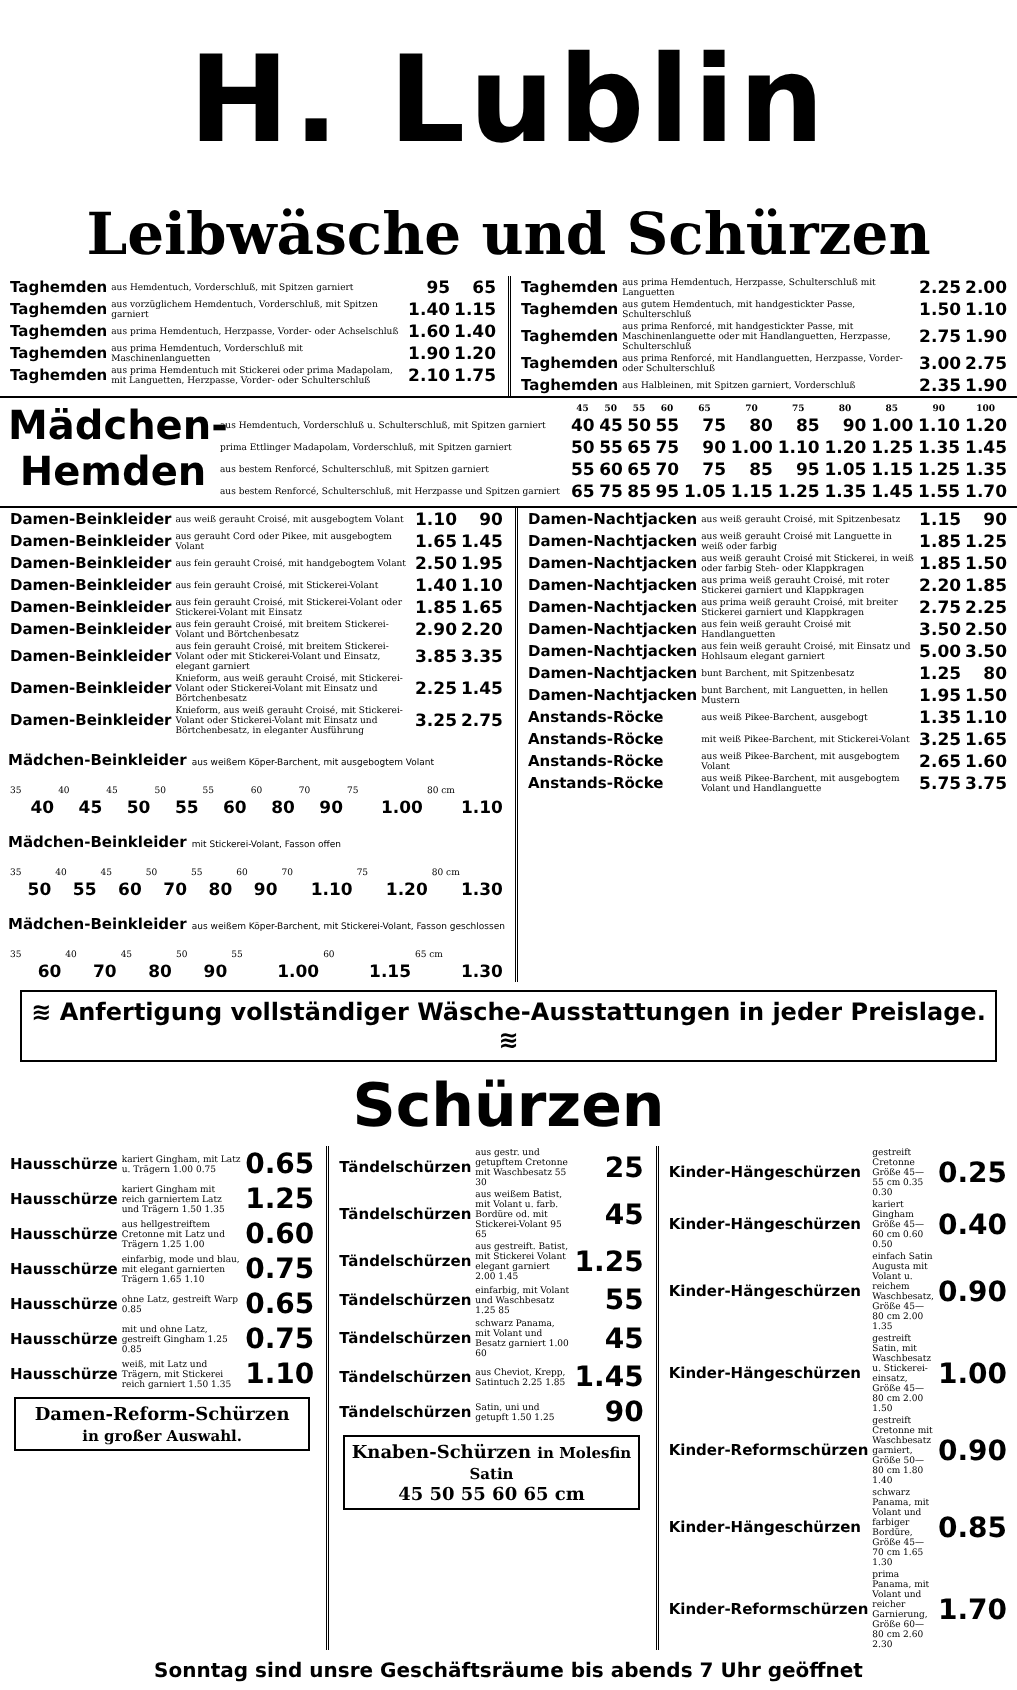H. Lublin
Leibwäsche und Schürzen
| Taghemden | aus Hemdentuch, Vorderschluß, mit Spitzen garniert | 95 | 65 |
| Taghemden | aus vorzüglichem Hemdentuch, Vorderschluß, mit Spitzen garniert | 1.40 | 1.15 |
| Taghemden | aus prima Hemdentuch, Herzpasse, Vorder- oder Achselschluß | 1.60 | 1.40 |
| Taghemden | aus prima Hemdentuch, Vorderschluß mit Maschinenlanguetten | 1.90 | 1.20 |
| Taghemden | aus prima Hemdentuch mit Stickerei oder prima Madapolam, mit Languetten, Herzpasse, Vorder- oder Schulterschluß | 2.10 | 1.75 |
| Taghemden | aus prima Hemdentuch, Herzpasse, Schulterschluß mit Languetten | 2.25 | 2.00 |
| Taghemden | aus gutem Hemdentuch, mit handgestickter Passe, Schulterschluß | 1.50 | 1.10 |
| Taghemden | aus prima Renforcé, mit handgestickter Passe, mit Maschinenlanguette oder mit Handlanguetten, Herzpasse, Schulterschluß | 2.75 | 1.90 |
| Taghemden | aus prima Renforcé, mit Handlanguetten, Herzpasse, Vorder- oder Schulterschluß | 3.00 | 2.75 |
| Taghemden | aus Halbleinen, mit Spitzen garniert, Vorderschluß | 2.35 | 1.90 |
Mädchen-
Hemden
| | 45 | 50 | 55 | 60 | 65 | 70 | 75 | 80 | 85 | 90 | 100 |
| --- | --- | --- | --- | --- | --- | --- | --- | --- | --- | --- | --- |
| aus Hemdentuch, Vorderschluß u. Schulterschluß, mit Spitzen garniert | 40 | 45 | 50 | 55 | 75 | 80 | 85 | 90 | 1.00 | 1.10 | 1.20 |
| prima Ettlinger Madapolam, Vorderschluß, mit Spitzen garniert | 50 | 55 | 65 | 75 | 90 | 1.00 | 1.10 | 1.20 | 1.25 | 1.35 | 1.45 |
| aus bestem Renforcé, Schulterschluß, mit Spitzen garniert | 55 | 60 | 65 | 70 | 75 | 85 | 95 | 1.05 | 1.15 | 1.25 | 1.35 |
| aus bestem Renforcé, Schulterschluß, mit Herzpasse und Spitzen garniert | 65 | 75 | 85 | 95 | 1.05 | 1.15 | 1.25 | 1.35 | 1.45 | 1.55 | 1.70 |
| Damen-Beinkleider | aus weiß gerauht Croisé, mit ausgebogtem Volant | 1.10 | 90 |
| Damen-Beinkleider | aus gerauht Cord oder Pikee, mit ausgebogtem Volant | 1.65 | 1.45 |
| Damen-Beinkleider | aus fein gerauht Croisé, mit handgebogtem Volant | 2.50 | 1.95 |
| Damen-Beinkleider | aus fein gerauht Croisé, mit Stickerei-Volant | 1.40 | 1.10 |
| Damen-Beinkleider | aus fein gerauht Croisé, mit Stickerei-Volant oder Stickerei-Volant mit Einsatz | 1.85 | 1.65 |
| Damen-Beinkleider | aus fein gerauht Croisé, mit breitem Stickerei-Volant und Börtchenbesatz | 2.90 | 2.20 |
| Damen-Beinkleider | aus fein gerauht Croisé, mit breitem Stickerei-Volant oder mit Stickerei-Volant und Einsatz, elegant garniert | 3.85 | 3.35 |
| Damen-Beinkleider | Knieform, aus weiß gerauht Croisé, mit Stickerei-Volant oder Stickerei-Volant mit Einsatz und Börtchenbesatz | 2.25 | 1.45 |
| Damen-Beinkleider | Knieform, aus weiß gerauht Croisé, mit Stickerei-Volant oder Stickerei-Volant mit Einsatz und Börtchenbesatz, in eleganter Ausführung | 3.25 | 2.75 |
Mädchen-Beinkleider aus weißem Köper-Barchent, mit ausgebogtem Volant
| 35 | 40 | 45 | 50 | 55 | 60 | 70 | 75 | 80 cm |
| 40 | 45 | 50 | 55 | 60 | 80 | 90 | 1.00 | 1.10 |
Mädchen-Beinkleider mit Stickerei-Volant, Fasson offen
| 35 | 40 | 45 | 50 | 55 | 60 | 70 | 75 | 80 cm |
| 50 | 55 | 60 | 70 | 80 | 90 | 1.10 | 1.20 | 1.30 |
Mädchen-Beinkleider aus weißem Köper-Barchent, mit Stickerei-Volant, Fasson geschlossen
| 35 | 40 | 45 | 50 | 55 | 60 | 65 cm |
| 60 | 70 | 80 | 90 | 1.00 | 1.15 | 1.30 |
| Damen-Nachtjacken | aus weiß gerauht Croisé, mit Spitzenbesatz | 1.15 | 90 |
| Damen-Nachtjacken | aus weiß gerauht Croisé mit Languette in weiß oder farbig | 1.85 | 1.25 |
| Damen-Nachtjacken | aus weiß gerauht Croisé mit Stickerei, in weiß oder farbig Steh- oder Klappkragen | 1.85 | 1.50 |
| Damen-Nachtjacken | aus prima weiß gerauht Croisé, mit roter Stickerei garniert und Klappkragen | 2.20 | 1.85 |
| Damen-Nachtjacken | aus prima weiß gerauht Croisé, mit breiter Stickerei garniert und Klappkragen | 2.75 | 2.25 |
| Damen-Nachtjacken | aus fein weiß gerauht Croisé mit Handlanguetten | 3.50 | 2.50 |
| Damen-Nachtjacken | aus fein weiß gerauht Croisé, mit Einsatz und Hohlsaum elegant garniert | 5.00 | 3.50 |
| Damen-Nachtjacken | bunt Barchent, mit Spitzenbesatz | 1.25 | 80 |
| Damen-Nachtjacken | bunt Barchent, mit Languetten, in hellen Mustern | 1.95 | 1.50 |
| Anstands-Röcke | aus weiß Pikee-Barchent, ausgebogt | 1.35 | 1.10 |
| Anstands-Röcke | mit weiß Pikee-Barchent, mit Stickerei-Volant | 3.25 | 1.65 |
| Anstands-Röcke | aus weiß Pikee-Barchent, mit ausgebogtem Volant | 2.65 | 1.60 |
| Anstands-Röcke | aus weiß Pikee-Barchent, mit ausgebogtem Volant und Handlanguette | 5.75 | 3.75 |
≋ Anfertigung vollständiger Wäsche-Ausstattungen in jeder Preislage. ≋
Schürzen
| Hausschürze | kariert Gingham, mit Latz u. Trägern 1.00 0.75 | 0.65 |
| Hausschürze | kariert Gingham mit reich garniertem Latz und Trägern 1.50 1.35 | 1.25 |
| Hausschürze | aus hellgestreiftem Cretonne mit Latz und Trägern 1.25 1.00 | 0.60 |
| Hausschürze | einfarbig, mode und blau, mit elegant garnierten Trägern 1.65 1.10 | 0.75 |
| Hausschürze | ohne Latz, gestreift Warp 0.85 | 0.65 |
| Hausschürze | mit und ohne Latz, gestreift Gingham 1.25 0.85 | 0.75 |
| Hausschürze | weiß, mit Latz und Trägern, mit Stickerei reich garniert 1.50 1.35 | 1.10 |
Damen-Reform-Schürzen
in großer Auswahl.
| Tändelschürzen | aus gestr. und getupftem Cretonne mit Waschbesatz 55 30 | 25 |
| Tändelschürzen | aus weißem Batist, mit Volant u. farb. Bordüre od. mit Stickerei-Volant 95 65 | 45 |
| Tändelschürzen | aus gestreift. Batist, mit Stickerei Volant elegant garniert 2.00 1.45 | 1.25 |
| Tändelschürzen | einfarbig, mit Volant und Waschbesatz 1.25 85 | 55 |
| Tändelschürzen | schwarz Panama, mit Volant und Besatz garniert 1.00 60 | 45 |
| Tändelschürzen | aus Cheviot, Krepp, Satintuch 2.25 1.85 | 1.45 |
| Tändelschürzen | Satin, uni und getupft 1.50 1.25 | 90 |
Knaben-Schürzen in Molesfin Satin
45 50 55 60 65 cm
| Kinder-Hängeschürzen | gestreift Cretonne Größe 45—55 cm 0.35 0.30 | 0.25 |
| Kinder-Hängeschürzen | kariert Gingham Größe 45—60 cm 0.60 0.50 | 0.40 |
| Kinder-Hängeschürzen | einfach Satin Augusta mit Volant u. reichem Waschbesatz, Größe 45—80 cm 2.00 1.35 | 0.90 |
| Kinder-Hängeschürzen | gestreift Satin, mit Waschbesatz u. Stickerei-einsatz, Größe 45—80 cm 2.00 1.50 | 1.00 |
| Kinder-Reformschürzen | gestreift Cretonne mit Waschbesatz garniert, Größe 50—80 cm 1.80 1.40 | 0.90 |
| Kinder-Hängeschürzen | schwarz Panama, mit Volant und farbiger Bordüre, Größe 45—70 cm 1.65 1.30 | 0.85 |
| Kinder-Reformschürzen | prima Panama, mit Volant und reicher Garnierung, Größe 60—80 cm 2.60 2.30 | 1.70 |
Sonntag sind unsre Geschäftsräume bis abends 7 Uhr geöffnet